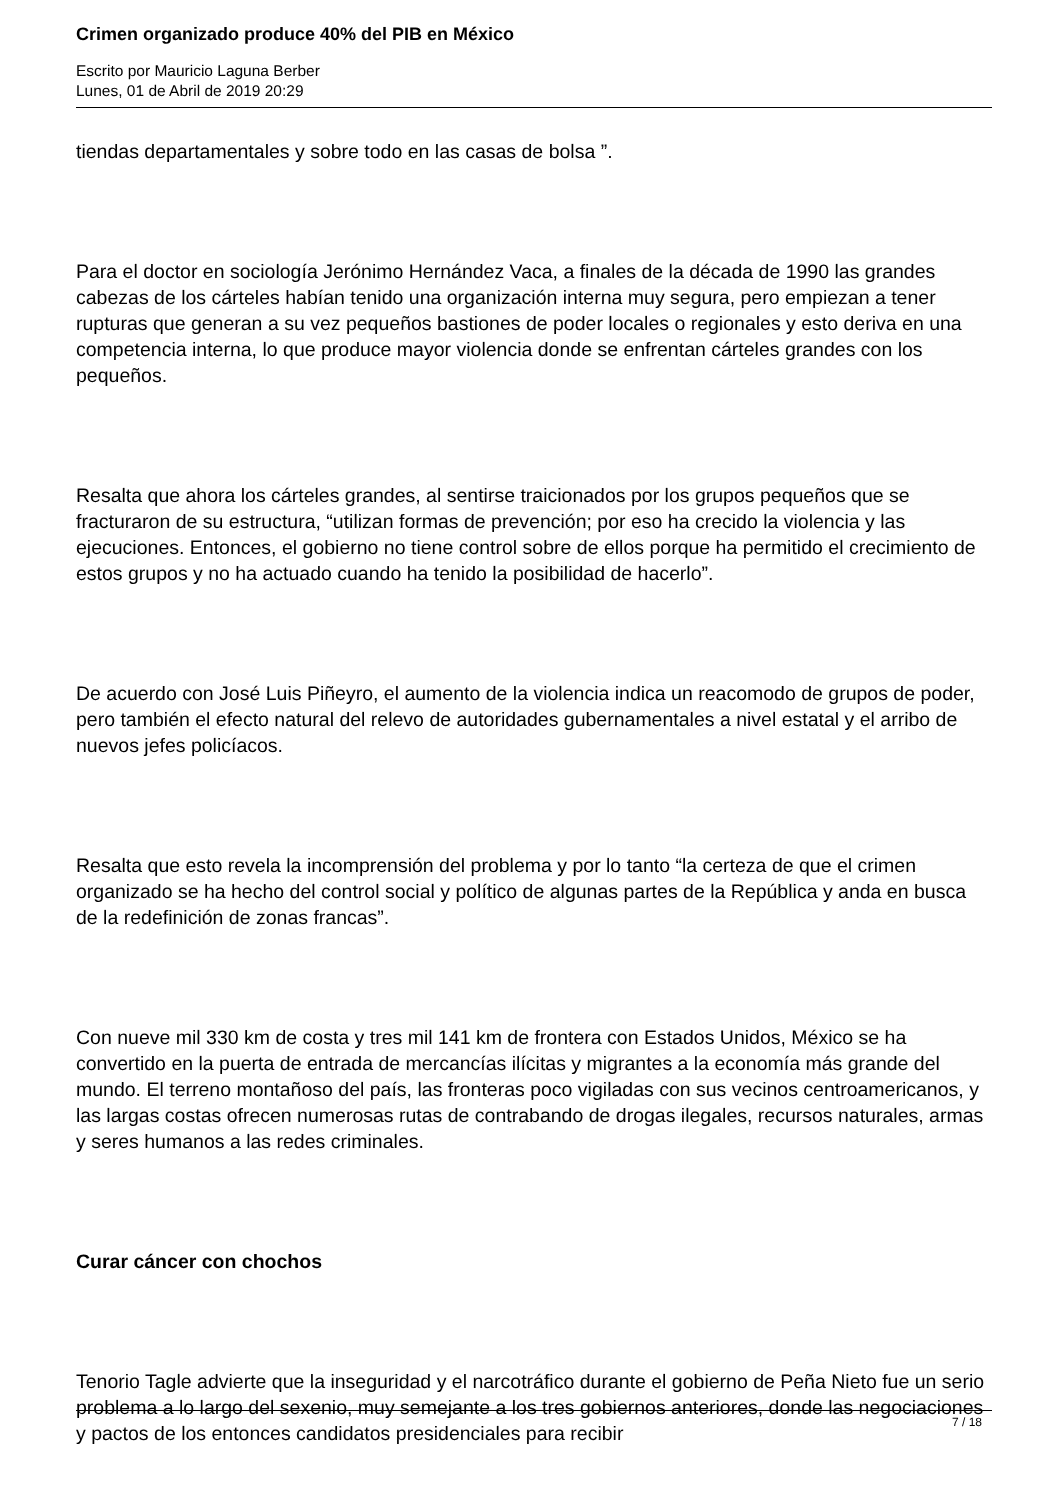Crimen organizado produce 40% del PIB en México
Escrito por Mauricio Laguna Berber
Lunes, 01 de Abril de 2019 20:29
tiendas departamentales y sobre todo en las casas de bolsa ”.
Para el doctor en sociología Jerónimo Hernández Vaca, a finales de la década de 1990 las grandes cabezas de los cárteles habían tenido una organización interna muy segura, pero empiezan a tener rupturas que generan a su vez pequeños bastiones de poder locales o regionales y esto deriva en una competencia interna, lo que produce mayor violencia donde se enfrentan cárteles grandes con los pequeños.
Resalta que ahora los cárteles grandes, al sentirse traicionados por los grupos pequeños que se fracturaron de su estructura, “utilizan formas de prevención; por eso ha crecido la violencia y las ejecuciones. Entonces, el gobierno no tiene control sobre de ellos porque ha permitido el crecimiento de estos grupos y no ha actuado cuando ha tenido la posibilidad de hacerlo”.
De acuerdo con José Luis Piñeyro, el aumento de la violencia indica un reacomodo de grupos de poder, pero también el efecto natural del relevo de autoridades gubernamentales a nivel estatal y el arribo de nuevos jefes policíacos.
Resalta que esto revela la incomprensión del problema y por lo tanto “la certeza de que el crimen organizado se ha hecho del control social y político de algunas partes de la República y anda en busca de la redefinición de zonas francas”.
Con nueve mil 330 km de costa y tres mil 141 km de frontera con Estados Unidos, México se ha convertido en la puerta de entrada de mercancías ilícitas y migrantes a la economía más grande del mundo. El terreno montañoso del país, las fronteras poco vigiladas con sus vecinos centroamericanos, y las largas costas ofrecen numerosas rutas de contrabando de drogas ilegales, recursos naturales, armas y seres humanos a las redes criminales.
Curar cáncer con chochos
Tenorio Tagle advierte que la inseguridad y el narcotráfico durante el gobierno de Peña Nieto fue un serio problema a lo largo del sexenio, muy semejante a los tres gobiernos anteriores, donde las negociaciones y pactos de los entonces candidatos presidenciales para recibir
7 / 18